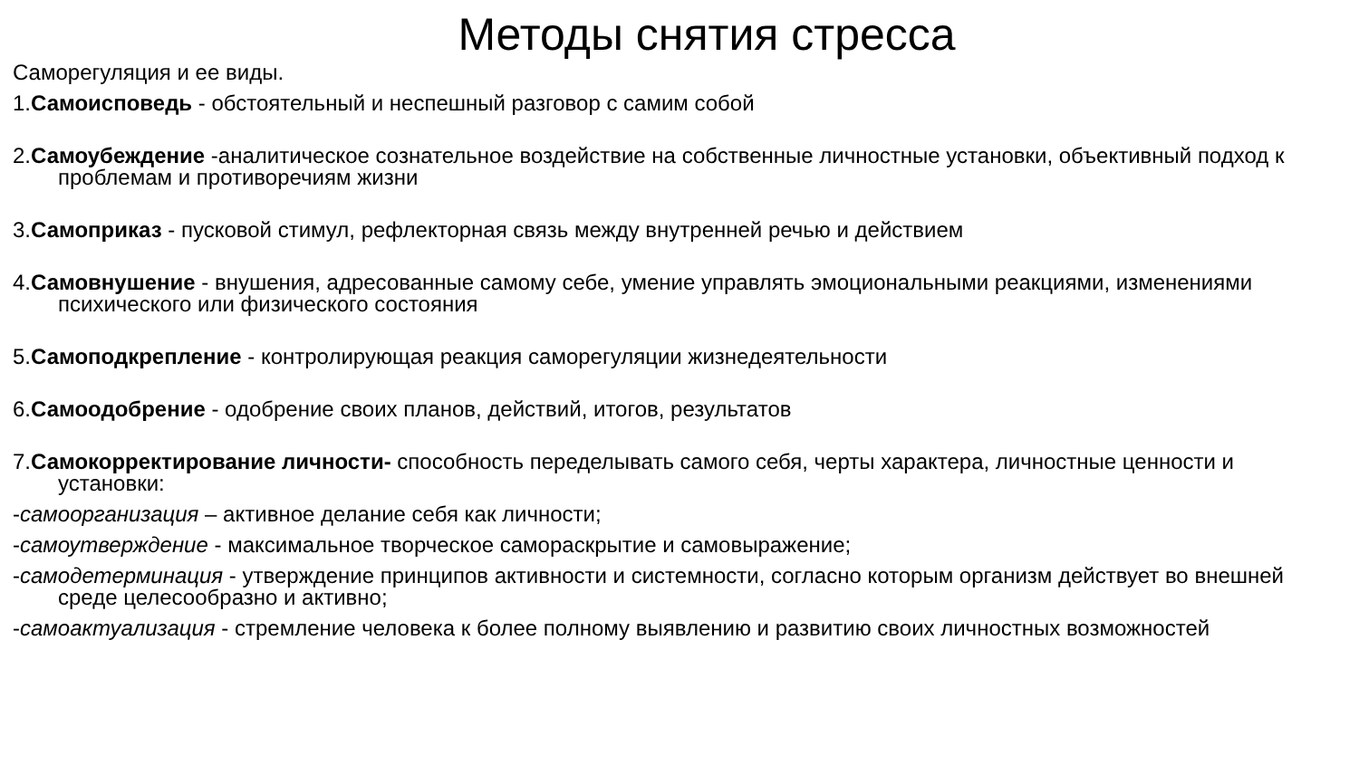Методы снятия стресса
Саморегуляция и ее виды.
1.Самоисповедь - обстоятельный и неспешный разговор с самим собой
2.Самоубеждение -аналитическое сознательное воздействие на собственные личностные установки, объективный подход к проблемам и противоречиям жизни
3.Самоприказ - пусковой стимул, рефлекторная связь между внутренней речью и действием
4.Самовнушение - внушения, адресованные самому себе, умение управлять эмоциональными реакциями, изменениями психического или физического состояния
5.Самоподкрепление - контролирующая реакция саморегуляции жизнедеятельности
6.Самоодобрение - одобрение своих планов, действий, итогов, результатов
7.Самокорректирование личности- способность переделывать самого себя, черты характера, личностные ценности и установки:
-самоорганизация – активное делание себя как личности;
-самоутверждение - максимальное творческое самораскрытие и самовыражение;
-самодетерминация - утверждение принципов активности и системности, согласно которым организм действует во внешней среде целесообразно и активно;
-самоактуализация - стремление человека к более полному выявлению и развитию своих личностных возможностей